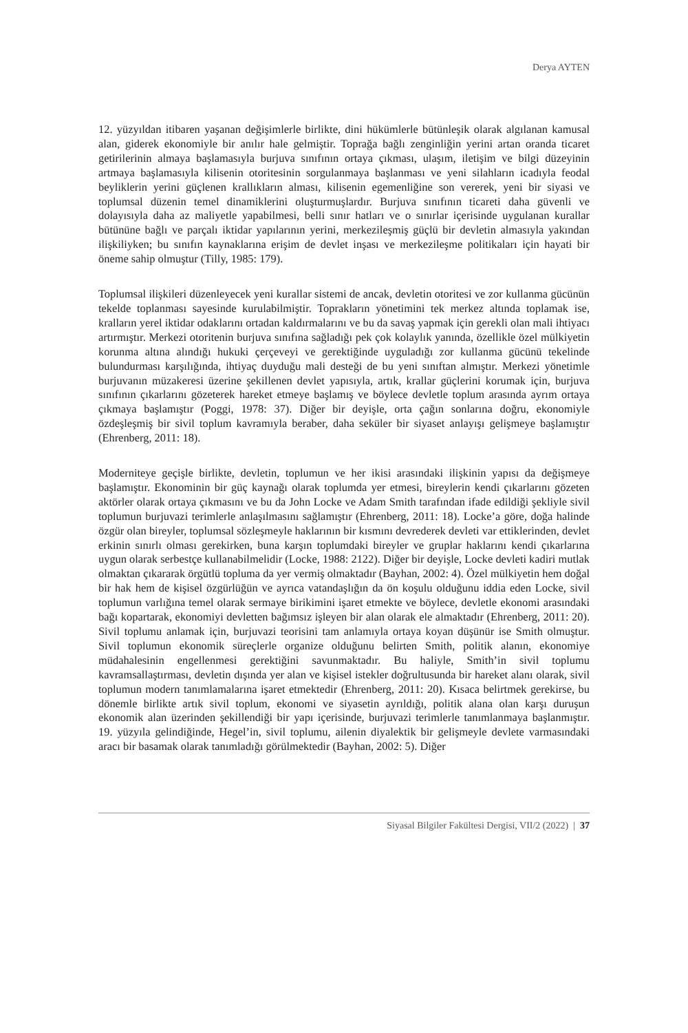Derya AYTEN
12. yüzyıldan itibaren yaşanan değişimlerle birlikte, dini hükümlerle bütünleşik olarak algılanan kamusal alan, giderek ekonomiyle bir anılır hale gelmiştir. Toprağa bağlı zenginliğin yerini artan oranda ticaret getirilerinin almaya başlamasıyla burjuva sınıfının ortaya çıkması, ulaşım, iletişim ve bilgi düzeyinin artmaya başlamasıyla kilisenin otoritesinin sorgulanmaya başlanması ve yeni silahların icadıyla feodal beyliklerin yerini güçlenen krallıkların alması, kilisenin egemenliğine son vererek, yeni bir siyasi ve toplumsal düzenin temel dinamiklerini oluşturmuşlardır. Burjuva sınıfının ticareti daha güvenli ve dolayısıyla daha az maliyetle yapabilmesi, belli sınır hatları ve o sınırlar içerisinde uygulanan kurallar bütününe bağlı ve parçalı iktidar yapılarının yerini, merkezileşmiş güçlü bir devletin almasıyla yakından ilişkiliyken; bu sınıfın kaynaklarına erişim de devlet inşası ve merkezileşme politikaları için hayati bir öneme sahip olmuştur (Tilly, 1985: 179).
Toplumsal ilişkileri düzenleyecek yeni kurallar sistemi de ancak, devletin otoritesi ve zor kullanma gücünün tekelde toplanması sayesinde kurulabilmiştir. Toprakların yönetimini tek merkez altında toplamak ise, kralların yerel iktidar odaklarını ortadan kaldırmalarını ve bu da savaş yapmak için gerekli olan mali ihtiyacı artırmıştır. Merkezi otoritenin burjuva sınıfına sağladığı pek çok kolaylık yanında, özellikle özel mülkiyetin korunma altına alındığı hukuki çerçeveyi ve gerektiğinde uyguladığı zor kullanma gücünü tekelinde bulundurması karşılığında, ihtiyaç duyduğu mali desteği de bu yeni sınıftan almıştır. Merkezi yönetimle burjuvanın müzakeresi üzerine şekillenen devlet yapısıyla, artık, krallar güçlerini korumak için, burjuva sınıfının çıkarlarını gözeterek hareket etmeye başlamış ve böylece devletle toplum arasında ayrım ortaya çıkmaya başlamıştır (Poggi, 1978: 37). Diğer bir deyişle, orta çağın sonlarına doğru, ekonomiyle özdeşleşmiş bir sivil toplum kavramıyla beraber, daha seküler bir siyaset anlayışı gelişmeye başlamıştır (Ehrenberg, 2011: 18).
Moderniteye geçişle birlikte, devletin, toplumun ve her ikisi arasındaki ilişkinin yapısı da değişmeye başlamıştır. Ekonominin bir güç kaynağı olarak toplumda yer etmesi, bireylerin kendi çıkarlarını gözeten aktörler olarak ortaya çıkmasını ve bu da John Locke ve Adam Smith tarafından ifade edildiği şekliyle sivil toplumun burjuvazi terimlerle anlaşılmasını sağlamıştır (Ehrenberg, 2011: 18). Locke’a göre, doğa halinde özgür olan bireyler, toplumsal sözleşmeyle haklarının bir kısmını devrederek devleti var ettiklerinden, devlet erkinin sınırlı olması gerekirken, buna karşın toplumdaki bireyler ve gruplar haklarını kendi çıkarlarına uygun olarak serbestçe kullanabilmelidir (Locke, 1988: 2122). Diğer bir deyişle, Locke devleti kadiri mutlak olmaktan çıkararak örgütlü topluma da yer vermiş olmaktadır (Bayhan, 2002: 4). Özel mülkiyetin hem doğal bir hak hem de kişisel özgürlüğün ve ayrıca vatandaşlığın da ön koşulu olduğunu iddia eden Locke, sivil toplumun varlığına temel olarak sermaye birikimini işaret etmekte ve böylece, devletle ekonomi arasındaki bağı kopartarak, ekonomiyi devletten bağımsız işleyen bir alan olarak ele almaktadır (Ehrenberg, 2011: 20). Sivil toplumu anlamak için, burjuvazi teorisini tam anlamıyla ortaya koyan düşünür ise Smith olmuştur. Sivil toplumun ekonomik süreçlerle organize olduğunu belirten Smith, politik alanın, ekonomiye müdahalesinin engellenmesi gerektiğini savunmaktadır. Bu haliyle, Smith’in sivil toplumu kavramsallaştırması, devletin dışında yer alan ve kişisel istekler doğrultusunda bir hareket alanı olarak, sivil toplumun modern tanımlamalarına işaret etmektedir (Ehrenberg, 2011: 20). Kısaca belirtmek gerekirse, bu dönemle birlikte artık sivil toplum, ekonomi ve siyasetin ayrıldığı, politik alana olan karşı duruşun ekonomik alan üzerinden şekillendiği bir yapı içerisinde, burjuvazi terimlerle tanımlanmaya başlanmıştır. 19. yüzyıla gelindiğinde, Hegel’in, sivil toplumu, ailenin diyalektik bir gelişmeyle devlete varmasındaki aracı bir basamak olarak tanımladığı görülmektedir (Bayhan, 2002: 5). Diğer
Siyasal Bilgiler Fakültesi Dergisi, VII/2 (2022) | 37